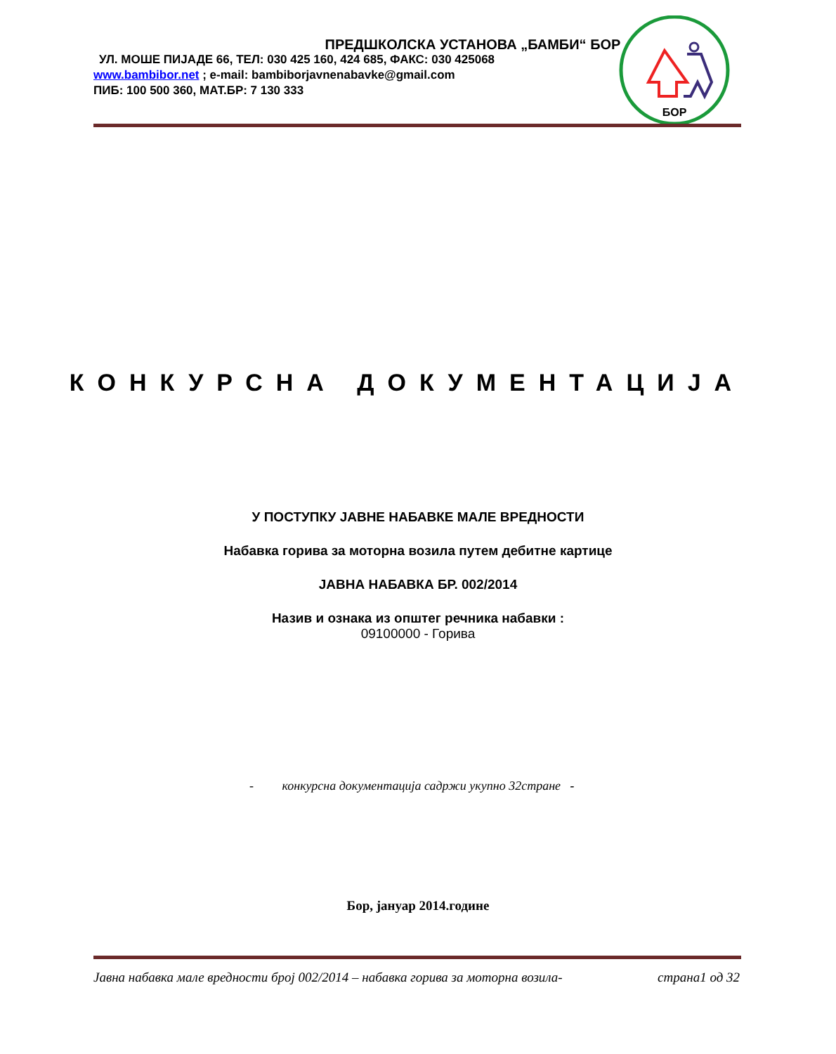ПРЕДШКОЛСКА УСТАНОВА „БАМБИ“ БОР
УЛ. МОШЕ ПИЈАДЕ 66, ТЕЛ: 030 425 160, 424 685, ФАКС: 030 425068
www.bambibor.net ; e-mail: bambiborjavnenabavke@gmail.com
ПИБ: 100 500 360, МАТ.БР: 7 130 333
БОР
КОНКУРСНА ДОКУМЕНТАЦИЈА
У ПОСТУПКУ ЈАВНЕ НАБАВКЕ МАЛЕ ВРЕДНОСТИ
Набавка горива за моторна возила путем дебитне картице
ЈАВНА НАБАВКА БР. 002/2014
Назив и ознака из општег речника набавки :
09100000 - Горива
- конкурсна документација садржи укупно 32стране -
Бор, јануар 2014.године
Јавна набавка мале вредности број 002/2014 – набавка горива за моторна возила- страна1 од 32